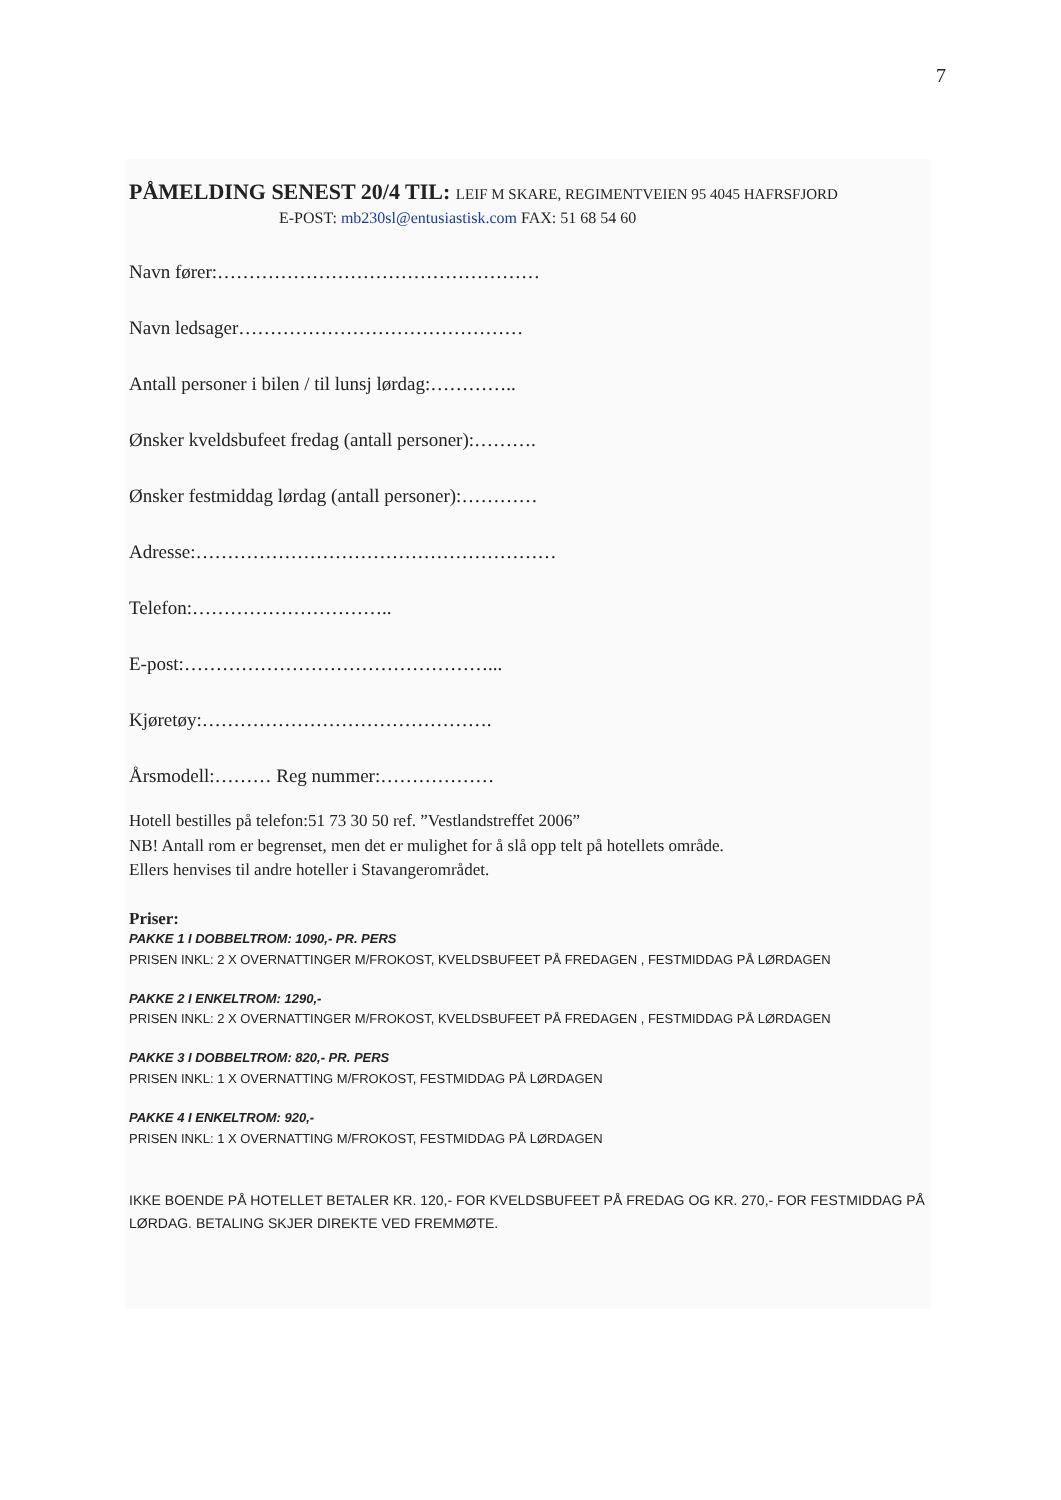7
PÅMELDING SENEST 20/4 TIL: LEIF M SKARE, REGIMENTVEIEN 95 4045 HAFRSFJORD
E-POST: mb230sl@entusiastisk.com FAX: 51 68 54 60
Navn fører:……………………………………………
Navn ledsager………………………………………
Antall personer i bilen / til lunsj lørdag:…………..
Ønsker kveldsbufeet fredag (antall personer):……….
Ønsker festmiddag lørdag (antall personer):…………
Adresse:…………………………………………………
Telefon:…………………………..
E-post:…………………………………………...
Kjøretøy:……………………………………….
Årsmodell:……… Reg nummer:………………
Hotell bestilles på telefon:51 73 30 50 ref. ”Vestlandstreffet 2006”
NB! Antall rom er begrenset, men det er mulighet for å slå opp telt på hotellets område.
Ellers henvises til andre hoteller i Stavangerområdet.
Priser:
PAKKE 1 I DOBBELTROM: 1090,- PR. PERS
PRISEN INKL: 2 X OVERNATTINGER M/FROKOST, KVELDSBUFEET PÅ FREDAGEN , FESTMIDDAG PÅ LØRDAGEN
PAKKE 2 I ENKELTROM: 1290,-
PRISEN INKL: 2 X OVERNATTINGER M/FROKOST, KVELDSBUFEET PÅ FREDAGEN , FESTMIDDAG PÅ LØRDAGEN
PAKKE 3 I DOBBELTROM: 820,- PR. PERS
PRISEN INKL: 1 X OVERNATTING M/FROKOST, FESTMIDDAG PÅ LØRDAGEN
PAKKE 4 I ENKELTROM: 920,-
PRISEN INKL: 1 X OVERNATTING M/FROKOST, FESTMIDDAG PÅ LØRDAGEN
IKKE BOENDE PÅ HOTELLET BETALER KR. 120,- FOR KVELDSBUFEET PÅ FREDAG OG KR. 270,- FOR FESTMIDDAG PÅ LØRDAG. BETALING SKJER DIREKTE VED FREMMØTE.